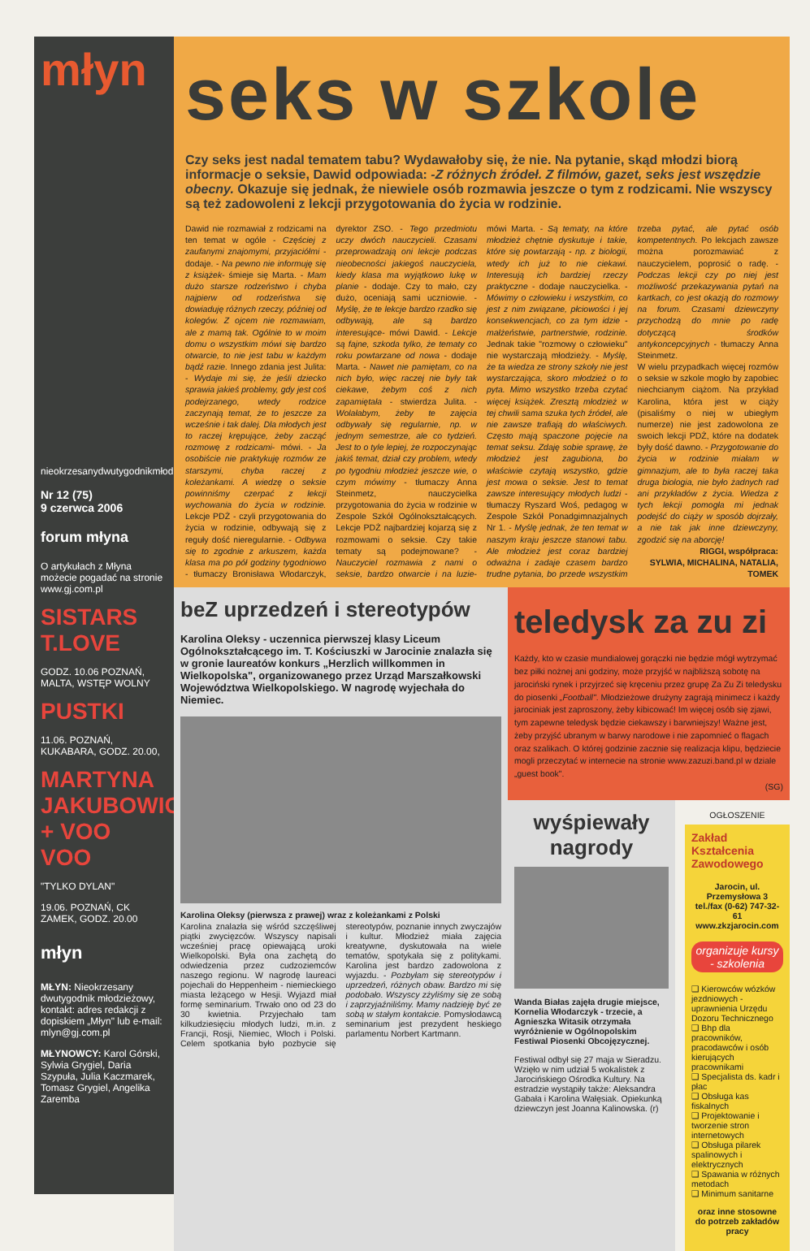młyn
nieokrzesanydwutygodnikmłodzieżowy
Nr 12 (75)
9 czerwca 2006
forum młyna
O artykułach z Młyna możecie pogadać na stronie www.gj.com.pl
SISTARS T.LOVE
GODZ. 10.06 POZNAŃ, MALTA, WSTĘP WOLNY
PUSTKI
11.06. POZNAŃ, KUKABARA, GODZ. 20.00,
MARTYNA JAKUBOWICZ + VOO VOO
"TYLKO DYLAN"
19.06. POZNAŃ, CK ZAMEK, GODZ. 20.00
młyn
MŁYN: Nieokrzesany dwutygodnik młodzieżowy, kontakt: adres redakcji z dopiskiem „Młyn" lub e-mail: mlyn@gj.com.pl
MŁYNOWCY: Karol Górski, Sylwia Grygiel, Daria Szypuła, Julia Kaczmarek, Tomasz Grygiel, Angelika Zaremba
seks w szkole
Czy seks jest nadal tematem tabu? Wydawałoby się, że nie. Na pytanie, skąd młodzi biorą informacje o seksie, Dawid odpowiada: -Z różnych źródeł. Z filmów, gazet, seks jest wszędzie obecny. Okazuje się jednak, że niewiele osób rozmawia jeszcze o tym z rodzicami. Nie wszyscy są też zadowoleni z lekcji przygotowania do życia w rodzinie.
Dawid nie rozmawiał z rodzicami na ten temat w ogóle - Częściej z zaufanymi znajomymi, przyjaciółmi - dodaje. - Na pewno nie informuję się z książek- śmieje się Marta. - Mam dużo starsze rodzeństwo i chyba najpierw od rodzeństwa się dowiaduję różnych rzeczy, później od kolegów. Z ojcem nie rozmawiam, ale z mamą tak. Ogólnie to w moim domu o wszystkim mówi się bardzo otwarcie, to nie jest tabu w każdym bądź razie. Innego zdania jest Julita: - Wydaje mi się, że jeśli dziecko sprawia jakieś problemy, gdy jest coś podejrzanego, wtedy rodzice zaczynają temat, że to jeszcze za wcześnie i tak dalej. Dla młodych jest to raczej krępujące, żeby zacząć rozmowę z rodzicami- mówi. - Ja osobiście nie praktykuję rozmów ze starszymi, chyba raczej z koleżankami. A wiedzę o seksie powinniśmy czerpać z lekcji wychowania do życia w rodzinie. Lekcje PDŻ - czyli przygotowania do życia w rodzinie, odbywają się z reguły dość nieregularnie. - Odbywa się to zgodnie z arkuszem, każda klasa ma po pół godziny tygodniowo - tłumaczy Bronisława Włodarczyk, dyrektor ZSO. - Tego przedmiotu uczy dwóch nauczycieli. Czasami przeprowadzają oni lekcje podczas nieobecności jakiegoś nauczyciela, kiedy klasa ma wyjątkowo lukę w planie - dodaje. Czy to mało, czy dużo, oceniają sami uczniowie. - Myślę, że te lekcje bardzo rzadko się odbywają, ale są bardzo interesujące- mówi Dawid. - Lekcje są fajne, szkoda tylko, że tematy co roku powtarzane od nowa - dodaje Marta. - Nawet nie pamiętam, co na nich było, więc raczej nie były tak ciekawe, żebym coś z nich zapamiętała - stwierdza Julita. - Wolałabym, żeby te zajęcia odbywały się regularnie, np. w jednym semestrze, ale co tydzień. Jest to o tyle lepiej, że rozpoczynając jakiś temat, dział czy problem, wtedy po tygodniu młodzież jeszcze wie, o czym mówimy - tłumaczy Anna Steinmetz, nauczycielka przygotowania do życia w rodzinie w Zespole Szkół Ogólnokształcących. Lekcje PDŻ najbardziej kojarzą się z rozmowami o seksie. Czy takie tematy są podejmowane? - Nauczyciel rozmawia z nami o seksie, bardzo otwarcie i na luzie- mówi Marta. - Są tematy, na które młodzież chętnie dyskutuje i takie, które się powtarzają - np. z biologii, wtedy ich już to nie ciekawi. Interesują ich bardziej rzeczy praktyczne - dodaje nauczycielka. -Mówimy o człowieku i wszystkim, co jest z nim związane, płciowości i jej konsekwencjach, co za tym idzie - małżeństwie, partnerstwie, rodzinie. Jednak takie "rozmowy o człowieku" nie wystarczają młodzieży. - Myślę, że ta wiedza ze strony szkoły nie jest wystarczająca, skoro młodzież o to pyta. Mimo wszystko trzeba czytać więcej książek. Zresztą młodzież w tej chwili sama szuka tych źródeł, ale nie zawsze trafiają do właściwych. Często mają spaczone pojęcie na temat seksu. Zdaję sobie sprawę, że młodzież jest zagubiona, bo właściwie czytają wszystko, gdzie jest mowa o seksie. Jest to temat zawsze interesujący młodych ludzi - tłumaczy Ryszard Woś, pedagog w Zespole Szkół Ponadgimnazjalnych Nr 1. - Myślę jednak, że ten temat w naszym kraju jeszcze stanowi tabu. Ale młodzież jest coraz bardziej odważna i zadaje czasem bardzo trudne pytania, bo przede wszystkim trzeba pytać, ale pytać osób kompetentnych. Po lekcjach zawsze można porozmawiać z nauczycielem, poprosić o radę. - Podczas lekcji czy po niej jest możliwość przekazywania pytań na kartkach, co jest okazją do rozmowy na forum. Czasami dziewczyny przychodzą do mnie po radę dotyczącą środków antykoncepcyjnych - tłumaczy Anna Steinmetz.
W wielu przypadkach więcej rozmów o seksie w szkole mogło by zapobiec niechcianym ciążom. Na przykład Karolina, która jest w ciąży (pisaliśmy o niej w ubiegłym numerze) nie jest zadowolona ze swoich lekcji PDŻ, które na dodatek były dość dawno. - Przygotowanie do życia w rodzinie miałam w gimnazjum, ale to była raczej taka druga biologia, nie było żadnych rad ani przykładów z życia. Wiedza z tych lekcji pomogła mi jednak podejść do ciąży w sposób dojrzały, a nie tak jak inne dziewczyny, zgodzić się na aborcję!
RIGGI, współpraca:
SYLWIA, MICHALINA, NATALIA, TOMEK
beZ uprzedzeń i stereotypów
Karolina Oleksy - uczennica pierwszej klasy Liceum Ogólnokształcącego im. T. Kościuszki w Jarocinie znalazła się w gronie laureatów konkurs „Herzlich willkommen in Wielkopolska", organizowanego przez Urząd Marszałkowski Województwa Wielkopolskiego. W nagrodę wyjechała do Niemiec.
Karolina Oleksy (pierwsza z prawej) wraz z koleżankami z Polski
Karolina znalazła się wśród szczęśliwej piątki zwycięzców. Wszyscy napisali wcześniej pracę opiewającą uroki Wielkopolski. Była ona zachętą do odwiedzenia przez cudzoziemców naszego regionu. W nagrodę laureaci pojechali do Heppenheim - niemieckiego miasta leżącego w Hesji. Wyjazd miał formę seminarium. Trwało ono od 23 do 30 kwietnia. Przyjechało tam kilkudziesięciu młodych ludzi, m.in. z Francji, Rosji, Niemiec, Włoch i Polski. Celem spotkania było pozbycie się stereotypów, poznanie innych zwyczajów i kultur. Młodzież miała zajęcia kreatywne, dyskutowała na wiele tematów, spotykała się z politykami. Karolina jest bardzo zadowolona z wyjazdu. - Pozbyłam się stereotypów i uprzedzeń, różnych obaw. Bardzo mi się podobało. Wszyscy zżyliśmy się ze sobą i zaprzyjaźniliśmy. Mamy nadzieję być ze sobą w stałym kontakcie. Pomysłodawcą seminarium jest prezydent heskiego parlamentu Norbert Kartmann.
teledysk za zu zi
Każdy, kto w czasie mundialowej gorączki nie będzie mógł wytrzymać bez piłki nożnej ani godziny, może przyjść w najbliższą sobotę na jarociński rynek i przyjrzeć się kręceniu przez grupę Za Zu Zi teledysku do piosenki „Football". Młodzieżowe drużyny zagrają minimecz i każdy jarociniak jest zaproszony, żeby kibicować! Im więcej osób się zjawi, tym zapewne teledysk będzie ciekawszy i barwniejszy! Ważne jest, żeby przyjść ubranym w barwy narodowe i nie zapomnieć o flagach oraz szalikach. O której godzinie zacznie się realizacja klipu, będziecie mogli przeczytać w internecie na stronie www.zazuzi.band.pl w dziale „guest book".
(SG)
wyśpiewały nagrody
Wanda Białas zajęła drugie miejsce, Kornelia Włodarczyk - trzecie, a Agnieszka Witasik otrzymała wyróżnienie w Ogólnopolskim Festiwal Piosenki Obcojęzycznej.
Festiwal odbył się 27 maja w Sieradzu. Wzięło w nim udział 5 wokalistek z Jarocińskiego Ośrodka Kultury. Na estradzie wystąpiły także: Aleksandra Gabała i Karolina Wałęsiak. Opiekunką dziewczyn jest Joanna Kalinowska. (r)
OGŁOSZENIE
Zakład Kształcenia Zawodowego
Jarocin, ul. Przemysłowa 3
tel./fax (0-62) 747-32-61
www.zkzjarocin.com
organizuje kursy - szkolenia
❑ Kierowców wózków jezdniowych - uprawnienia Urzędu Dozoru Technicznego
❑ Bhp dla pracowników, pracodawców i osób kierujących pracownikami
❑ Specjalista ds. kadr i płac
❑ Obsługa kas fiskalnych
❑ Projektowanie i tworzenie stron internetowych
❑ Obsługa pilarek spalinowych i elektrycznych
❑ Spawania w różnych metodach
❑ Minimum sanitarne
oraz inne stosowne do potrzeb zakładów pracy